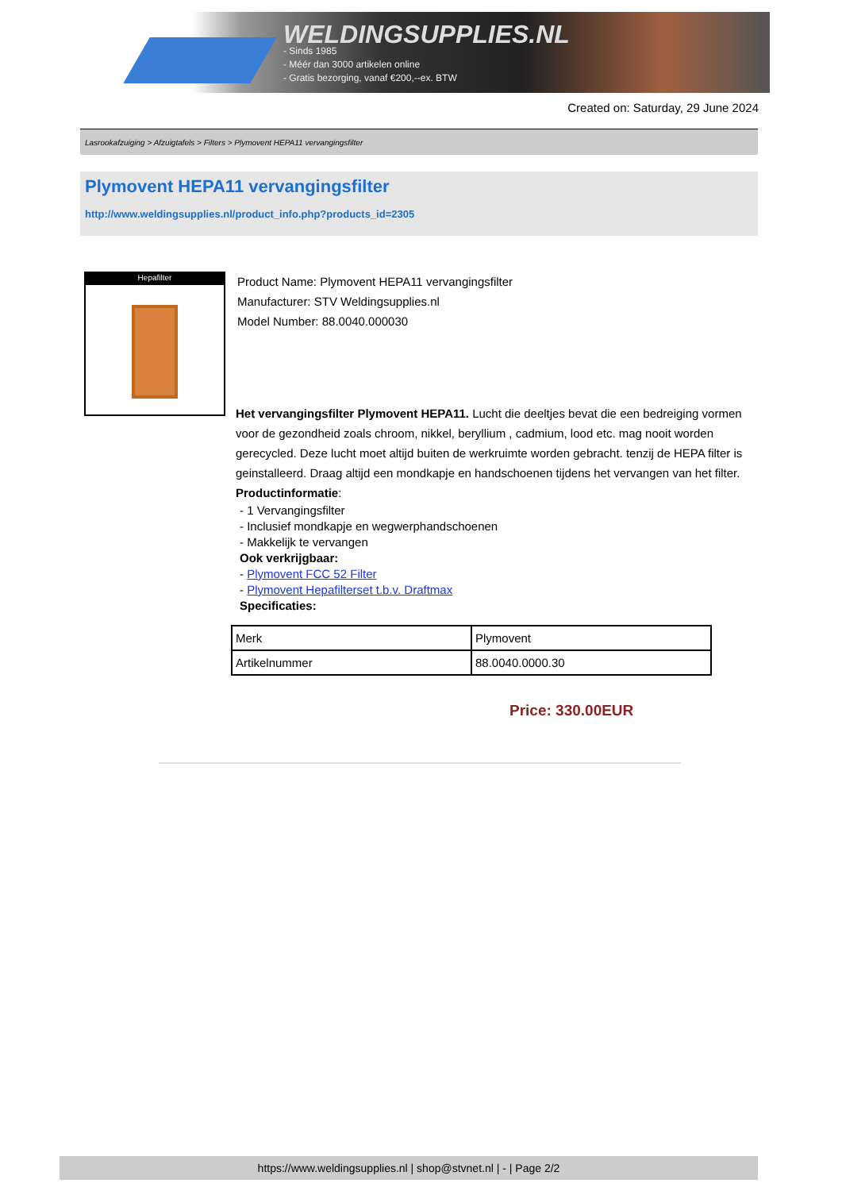WELDINGSUPPLIES.NL
- Sinds 1985
- Méér dan 3000 artikelen online
- Gratis bezorging, vanaf €200,--ex. BTW
Created on: Saturday, 29 June 2024
Lasrookafzuiging > Afzuigtafels > Filters > Plymovent HEPA11 vervangingsfilter
Plymovent HEPA11 vervangingsfilter
http://www.weldingsupplies.nl/product_info.php?products_id=2305
Hepafilter
Product Name: Plymovent HEPA11 vervangingsfilter
Manufacturer: STV Weldingsupplies.nl
Model Number: 88.0040.000030
Het vervangingsfilter Plymovent HEPA11. Lucht die deeltjes bevat die een bedreiging vormen voor de gezondheid zoals chroom, nikkel, beryllium , cadmium, lood etc. mag nooit worden gerecycled. Deze lucht moet altijd buiten de werkruimte worden gebracht. tenzij de HEPA filter is geinstalleerd. Draag altijd een mondkapje en handschoenen tijdens het vervangen van het filter. Productinformatie:
- 1 Vervangingsfilter
- Inclusief mondkapje en wegwerphandschoenen
- Makkelijk te vervangen
Ook verkrijgbaar:
- Plymovent FCC 52 Filter
- Plymovent Hepafilterset t.b.v. Draftmax
Specificaties:
| Merk | Plymovent |
| Artikelnummer | 88.0040.0000.30 |
Price: 330.00EUR
https://www.weldingsupplies.nl | shop@stvnet.nl | - | Page 2/2